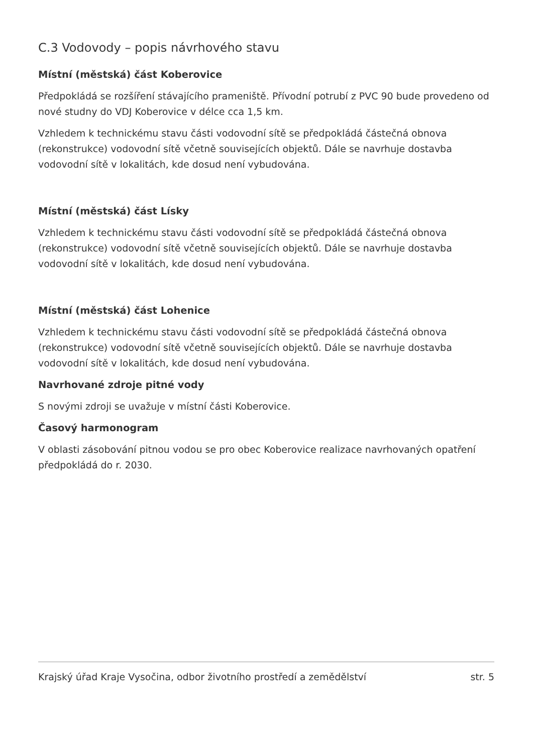C.3 Vodovody – popis návrhového stavu
Místní (městská) část Koberovice
Předpokládá se rozšíření stávajícího prameniště. Přívodní potrubí z PVC 90 bude provedeno od nové studny do VDJ Koberovice v délce cca 1,5 km.
Vzhledem k technickému stavu části vodovodní sítě se předpokládá částečná obnova (rekonstrukce) vodovodní sítě včetně souvisejících objektů. Dále se navrhuje dostavba vodovodní sítě v lokalitách, kde dosud není vybudována.
Místní (městská) část Lísky
Vzhledem k technickému stavu části vodovodní sítě se předpokládá částečná obnova (rekonstrukce) vodovodní sítě včetně souvisejících objektů. Dále se navrhuje dostavba vodovodní sítě v lokalitách, kde dosud není vybudována.
Místní (městská) část Lohenice
Vzhledem k technickému stavu části vodovodní sítě se předpokládá částečná obnova (rekonstrukce) vodovodní sítě včetně souvisejících objektů. Dále se navrhuje dostavba vodovodní sítě v lokalitách, kde dosud není vybudována.
Navrhované zdroje pitné vody
S novými zdroji se uvažuje v místní části Koberovice.
Časový harmonogram
V oblasti zásobování pitnou vodou se pro obec Koberovice realizace navrhovaných opatření předpokládá do r. 2030.
Krajský úřad Kraje Vysočina, odbor životního prostředí a zemědělství str. 5